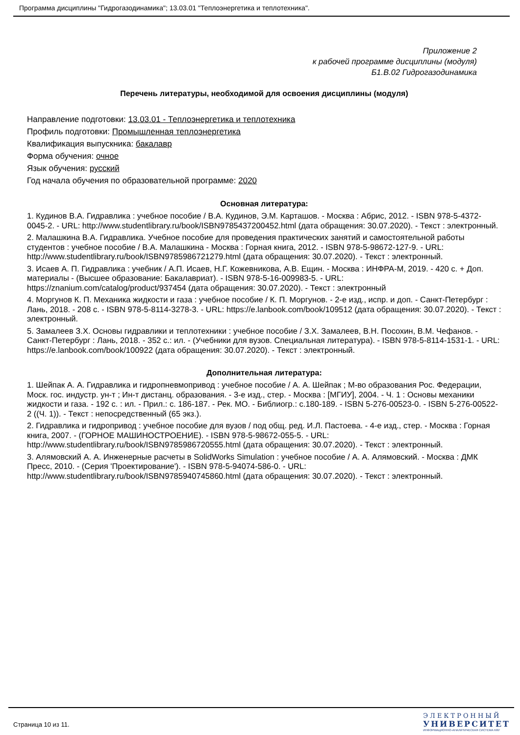Программа дисциплины "Гидрогазодинамика"; 13.03.01 "Теплоэнергетика и теплотехника".
Приложение 2
к рабочей программе дисциплины (модуля)
Б1.В.02 Гидрогазодинамика
Перечень литературы, необходимой для освоения дисциплины (модуля)
Направление подготовки: 13.03.01 - Теплоэнергетика и теплотехника
Профиль подготовки: Промышленная теплоэнергетика
Квалификация выпускника: бакалавр
Форма обучения: очное
Язык обучения: русский
Год начала обучения по образовательной программе: 2020
Основная литература:
1. Кудинов В.А. Гидравлика : учебное пособие / В.А. Кудинов, Э.М. Карташов. - Москва : Абрис, 2012. - ISBN 978-5-4372-0045-2. - URL: http://www.studentlibrary.ru/book/ISBN9785437200452.html (дата обращения: 30.07.2020). - Текст : электронный.
2. Малашкина В.А. Гидравлика. Учебное пособие для проведения практических занятий и самостоятельной работы студентов : учебное пособие / В.А. Малашкина - Москва : Горная книга, 2012. - ISBN 978-5-98672-127-9. - URL: http://www.studentlibrary.ru/book/ISBN9785986721279.html (дата обращения: 30.07.2020). - Текст : электронный.
3. Исаев А. П. Гидравлика : учебник / А.П. Исаев, Н.Г. Кожевникова, А.В. Ещин. - Москва : ИНФРА-М, 2019. - 420 с. + Доп. материалы - (Высшее образование: Бакалавриат). - ISBN 978-5-16-009983-5. - URL: https://znanium.com/catalog/product/937454 (дата обращения: 30.07.2020). - Текст : электронный
4. Моргунов К. П. Механика жидкости и газа : учебное пособие / К. П. Моргунов. - 2-е изд., испр. и доп. - Санкт-Петербург : Лань, 2018. - 208 с. - ISBN 978-5-8114-3278-3. - URL: https://e.lanbook.com/book/109512 (дата обращения: 30.07.2020). - Текст : электронный.
5. Замалеев З.Х. Основы гидравлики и теплотехники : учебное пособие / З.Х. Замалеев, В.Н. Посохин, В.М. Чефанов. - Санкт-Петербург : Лань, 2018. - 352 с.: ил. - (Учебники для вузов. Специальная литература). - ISBN 978-5-8114-1531-1. - URL: https://e.lanbook.com/book/100922 (дата обращения: 30.07.2020). - Текст : электронный.
Дополнительная литература:
1. Шейпак А. А. Гидравлика и гидропневмопривод : учебное пособие / А. А. Шейпак ; М-во образования Рос. Федерации, Моск. гос. индустр. ун-т ; Ин-т дистанц. образования. - 3-е изд., стер. - Москва : [МГИУ], 2004. - Ч. 1 : Основы механики жидкости и газа. - 192 с. : ил. - Прил.: с. 186-187. - Рек. МО. - Библиогр.: с.180-189. - ISBN 5-276-00523-0. - ISBN 5-276-00522-2 ((Ч. 1)). - Текст : непосредственный (65 экз.).
2. Гидравлика и гидропривод : учебное пособие для вузов / под общ. ред. И.Л. Пастоева. - 4-е изд., стер. - Москва : Горная книга, 2007. - (ГОРНОЕ МАШИНОСТРОЕНИЕ). - ISBN 978-5-98672-055-5. - URL: http://www.studentlibrary.ru/book/ISBN9785986720555.html (дата обращения: 30.07.2020). - Текст : электронный.
3. Алямовский А. А. Инженерные расчеты в SolidWorks Simulation : учебное пособие / А. А. Алямовский. - Москва : ДМК Пресс, 2010. - (Серия 'Проектирование'). - ISBN 978-5-94074-586-0. - URL: http://www.studentlibrary.ru/book/ISBN9785940745860.html (дата обращения: 30.07.2020). - Текст : электронный.
Страница 10 из 11.
ЭЛЕКТРОННЫЙ
УНИВЕРСИТЕТ
ИНФОРМАЦИОННО-АНАЛИТИЧЕСКАЯ СИСТЕМА КФУ